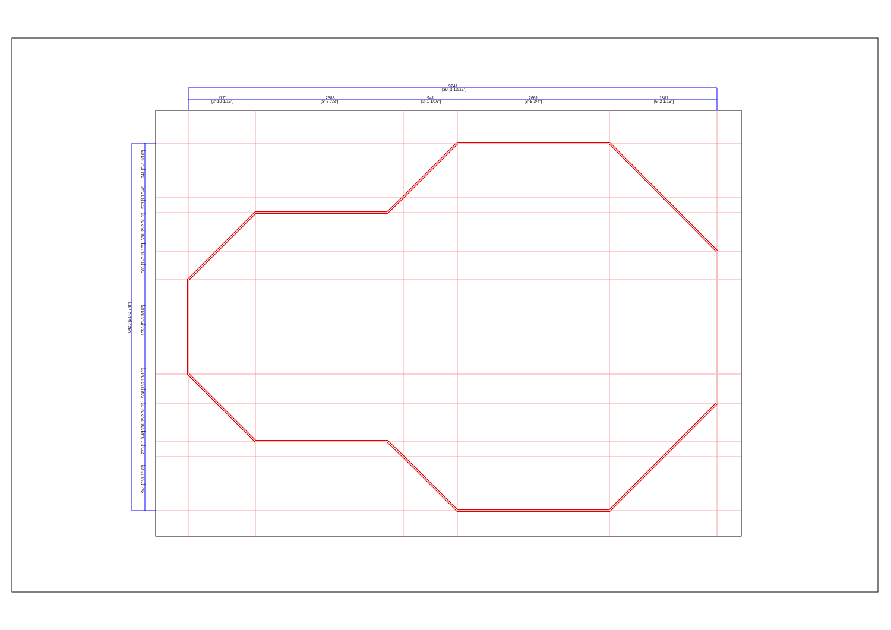9241
[30'-3 13/16"]
1171
[3'-10 1/16"]
2588
[8'-5 7/8"]
941
[3'-1 1/16"]
2661
[8'-8 3/4"]
1881
[6'-2 1/16"]
6423 [21'-0 7/8"]
941 [3'-1 1/16"]
273 [10 3/4"]
680 [2'-2 3/16"]
500 [1'-7 11/16"]
1656 [5'-5 3/16"]
508 [1'-7 13/16"]
680 [2'-2 3/16"]
273 [10 3/4"]
941 [3'-1 1/16"]